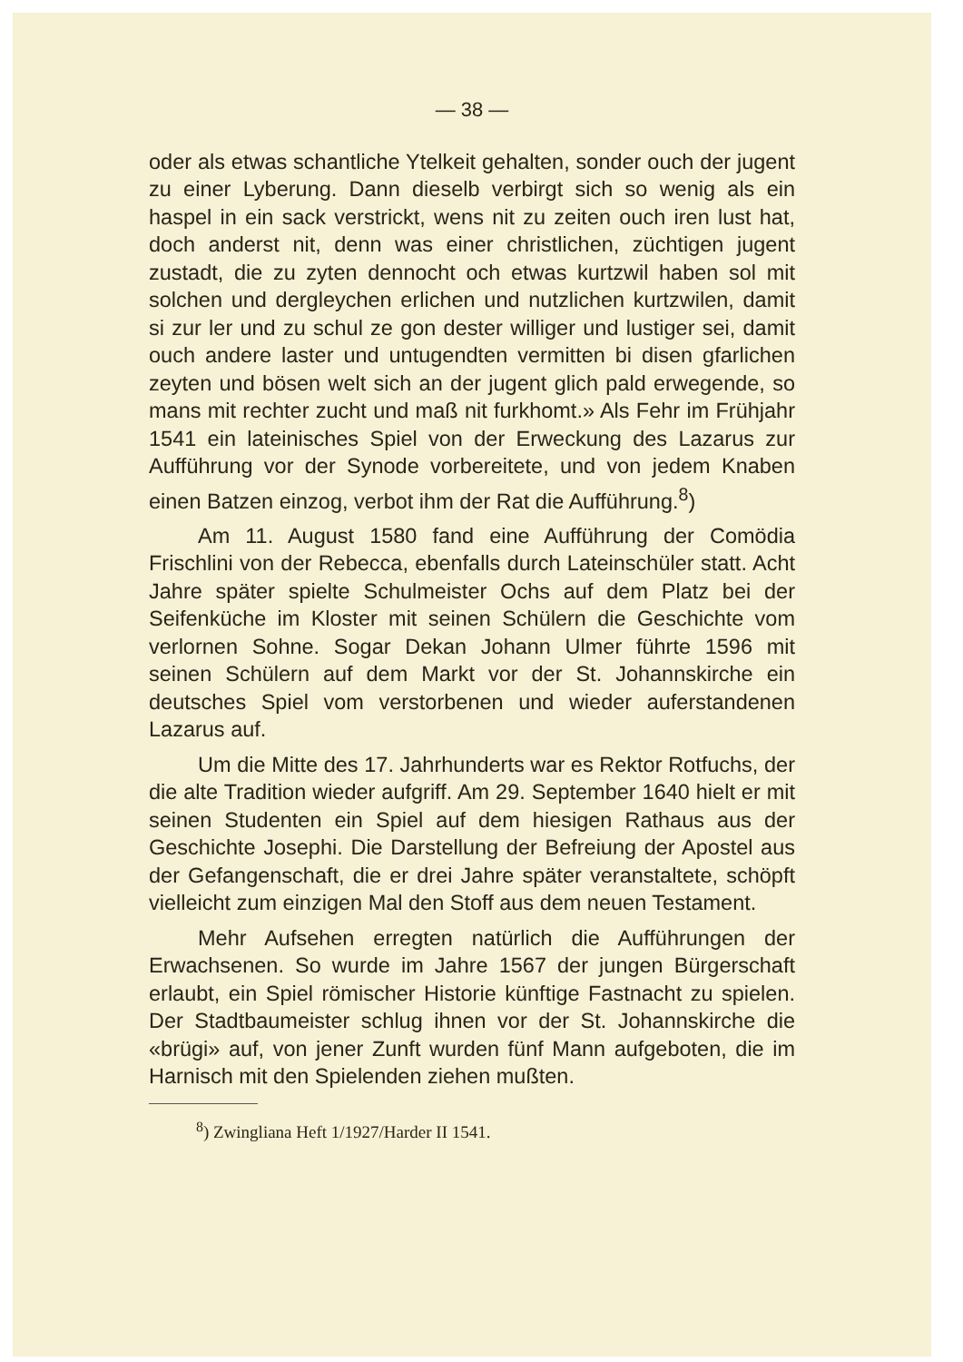— 38 —
oder als etwas schantliche Ytelkeit gehalten, sonder ouch der jugent zu einer Lyberung. Dann dieselb verbirgt sich so wenig als ein haspel in ein sack verstrickt, wens nit zu zeiten ouch iren lust hat, doch anderst nit, denn was einer christlichen, züchtigen jugent zustadt, die zu zyten dennocht och etwas kurtzwil haben sol mit solchen und dergleychen erlichen und nutzlichen kurtzwilen, damit si zur ler und zu schul ze gon dester williger und lustiger sei, damit ouch andere laster und untugendten vermitten bi disen gfarlichen zeyten und bösen welt sich an der jugent glich pald erwegende, so mans mit rechter zucht und maß nit furkhomt.» Als Fehr im Frühjahr 1541 ein lateinisches Spiel von der Erweckung des Lazarus zur Aufführung vor der Synode vorbereitete, und von jedem Knaben einen Batzen einzog, verbot ihm der Rat die Aufführung.<sup>8</sup>)
Am 11. August 1580 fand eine Aufführung der Comödia Frischlini von der Rebecca, ebenfalls durch Lateinschüler statt. Acht Jahre später spielte Schulmeister Ochs auf dem Platz bei der Seifenküche im Kloster mit seinen Schülern die Geschichte vom verlornen Sohne. Sogar Dekan Johann Ulmer führte 1596 mit seinen Schülern auf dem Markt vor der St. Johannskirche ein deutsches Spiel vom verstorbenen und wieder auferstandenen Lazarus auf.
Um die Mitte des 17. Jahrhunderts war es Rektor Rotfuchs, der die alte Tradition wieder aufgriff. Am 29. September 1640 hielt er mit seinen Studenten ein Spiel auf dem hiesigen Rathaus aus der Geschichte Josephi. Die Darstellung der Befreiung der Apostel aus der Gefangenschaft, die er drei Jahre später veranstaltete, schöpft vielleicht zum einzigen Mal den Stoff aus dem neuen Testament.
Mehr Aufsehen erregten natürlich die Aufführungen der Erwachsenen. So wurde im Jahre 1567 der jungen Bürgerschaft erlaubt, ein Spiel römischer Historie künftige Fastnacht zu spielen. Der Stadtbaumeister schlug ihnen vor der St. Johannskirche die «brügi» auf, von jener Zunft wurden fünf Mann aufgeboten, die im Harnisch mit den Spielenden ziehen mußten.
<sup>8</sup>) Zwingliana Heft 1/1927/Harder II 1541.